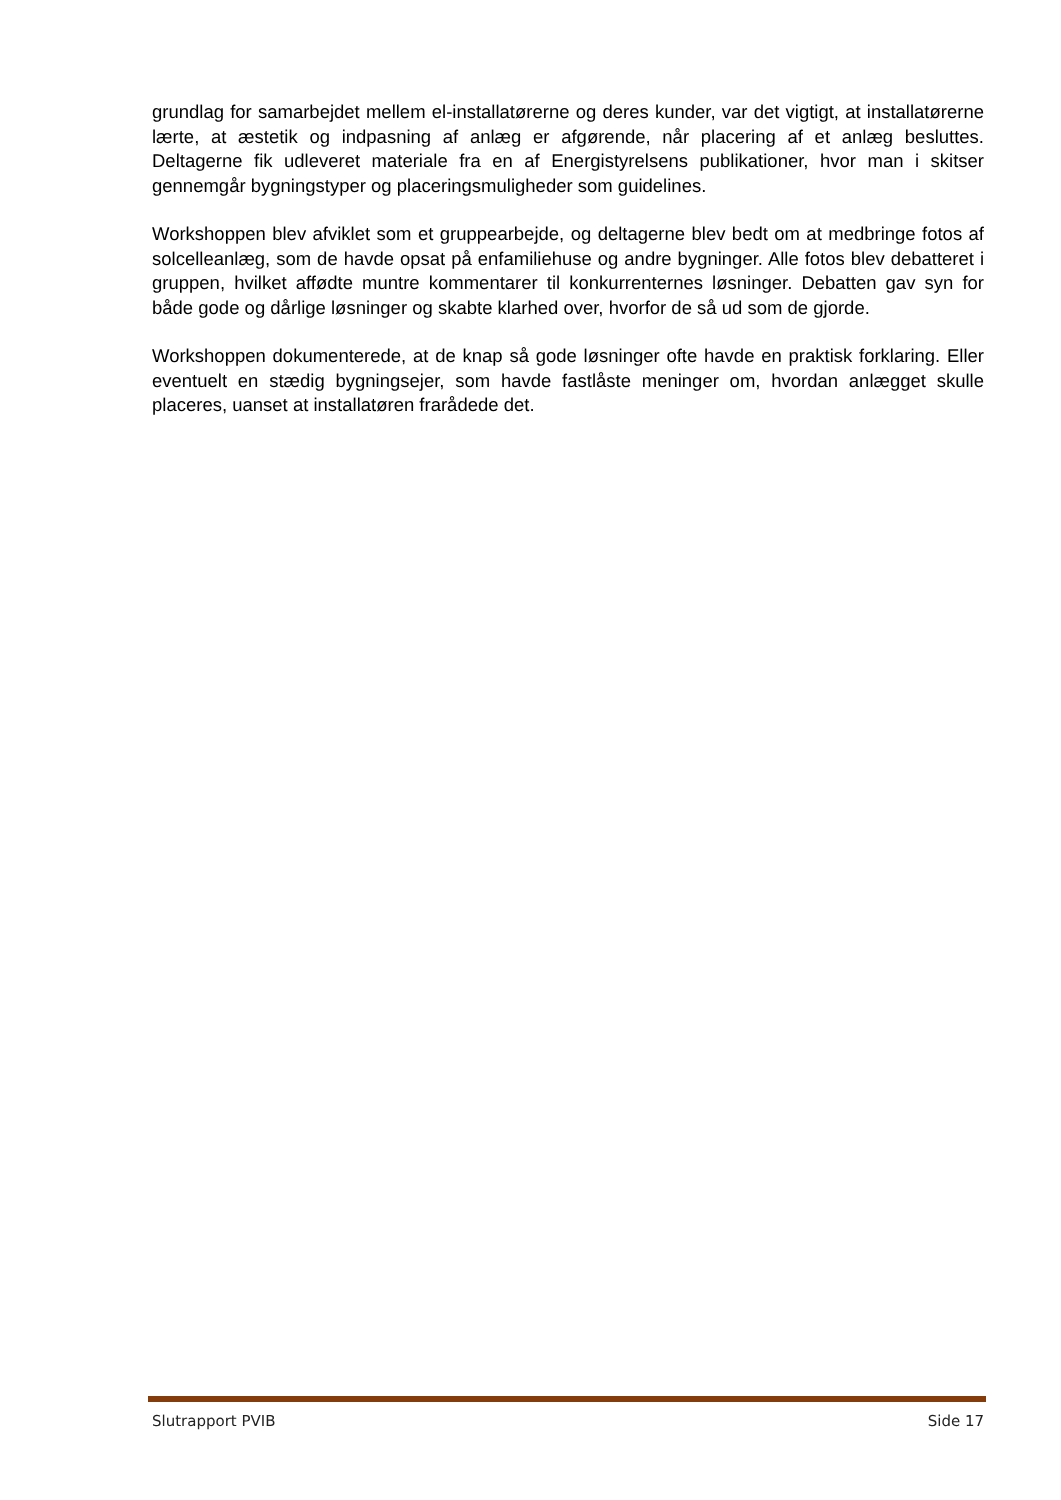grundlag for samarbejdet mellem el-installatørerne og deres kunder, var det vigtigt, at installatørerne lærte, at æstetik og indpasning af anlæg er afgørende, når placering af et anlæg besluttes. Deltagerne fik udleveret materiale fra en af Energistyrelsens publikationer, hvor man i skitser gennemgår bygningstyper og placeringsmuligheder som guidelines.
Workshoppen blev afviklet som et gruppearbejde, og deltagerne blev bedt om at medbringe fotos af solcelleanlæg, som de havde opsat på enfamiliehuse og andre bygninger. Alle fotos blev debatteret i gruppen, hvilket affødte muntre kommentarer til konkurrenternes løsninger. Debatten gav syn for både gode og dårlige løsninger og skabte klarhed over, hvorfor de så ud som de gjorde.
Workshoppen dokumenterede, at de knap så gode løsninger ofte havde en praktisk forklaring. Eller eventuelt en stædig bygningsejer, som havde fastlåste meninger om, hvordan anlægget skulle placeres, uanset at installatøren frarådede det.
Slutrapport PVIB Side 17